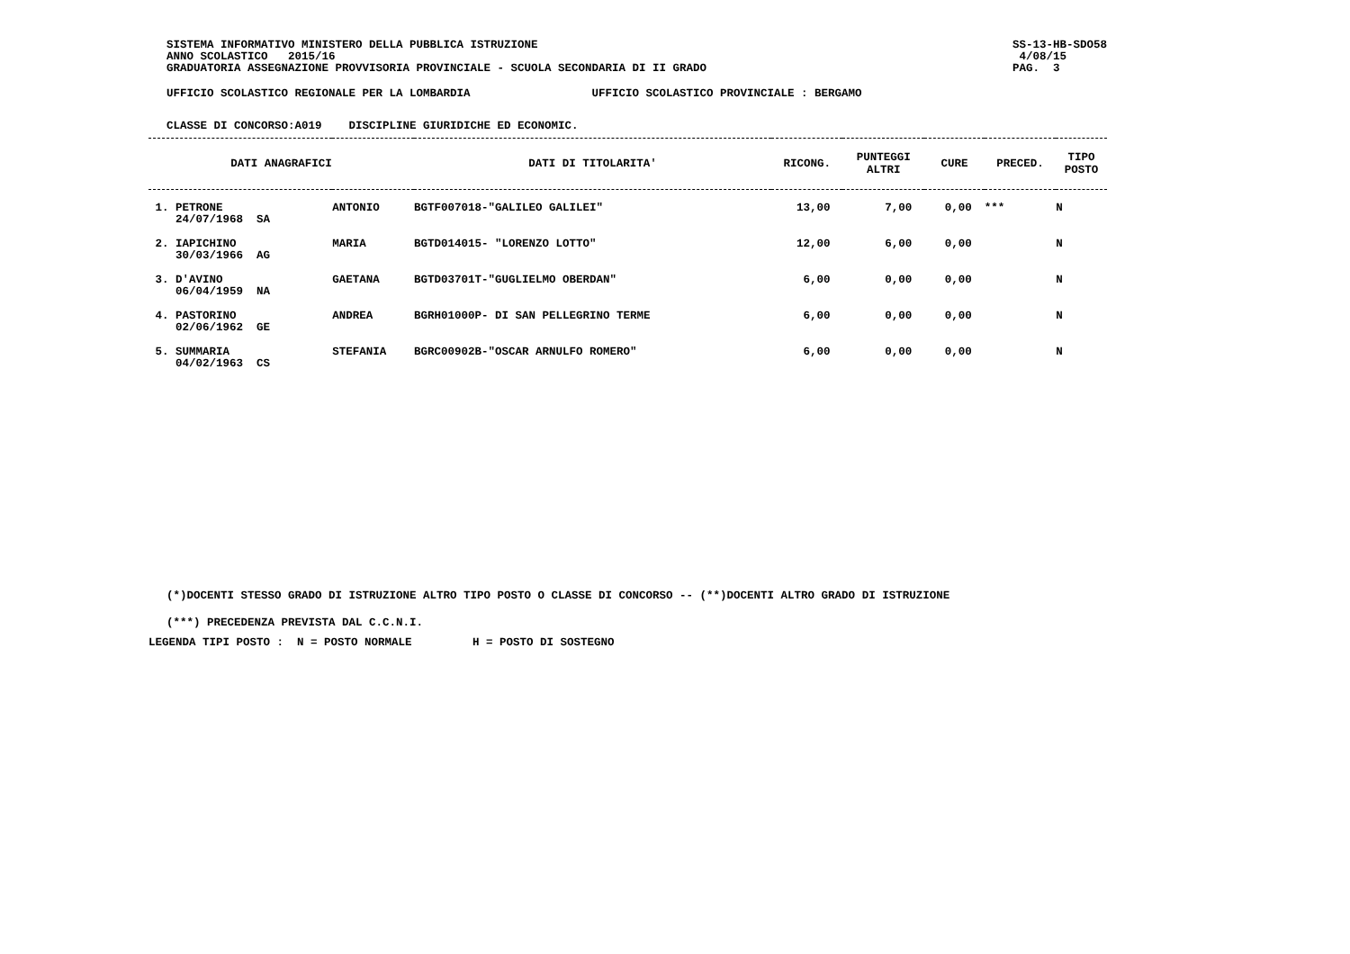SISTEMA INFORMATIVO MINISTERO DELLA PUBBLICA ISTRUZIONE
ANNO SCOLASTICO 2015/16
GRADUATORIA ASSEGNAZIONE PROVVISORIA PROVINCIALE - SCUOLA SECONDARIA DI II GRADO
SS-13-HB-SDO58
4/08/15
PAG. 3
UFFICIO SCOLASTICO REGIONALE PER LA LOMBARDIA UFFICIO SCOLASTICO PROVINCIALE : BERGAMO
CLASSE DI CONCORSO:A019 DISCIPLINE GIURIDICHE ED ECONOMIC.
| DATI ANAGRAFICI | | | DATI DI TITOLARITA' | RICONG. | PUNTEGGI ALTRI | CURE | PRECED. | TIPO POSTO |
| --- | --- | --- | --- | --- | --- | --- | --- | --- |
| 1. PETRONE 24/07/1968 SA | | ANTONIO | BGTF007018-"GALILEO GALILEI" | 13,00 | 7,00 | 0,00 | *** | N |
| 2. IAPICHINO 30/03/1966 AG | | MARIA | BGTD014015- "LORENZO LOTTO" | 12,00 | 6,00 | 0,00 | | N |
| 3. D'AVINO 06/04/1959 NA | | GAETANA | BGTD03701T-"GUGLIELMO OBERDAN" | 6,00 | 0,00 | 0,00 | | N |
| 4. PASTORINO 02/06/1962 GE | | ANDREA | BGRH01000P- DI SAN PELLEGRINO TERME | 6,00 | 0,00 | 0,00 | | N |
| 5. SUMMARIA 04/02/1963 CS | | STEFANIA | BGRC00902B-"OSCAR ARNULFO ROMERO" | 6,00 | 0,00 | 0,00 | | N |
(*)DOCENTI STESSO GRADO DI ISTRUZIONE ALTRO TIPO POSTO O CLASSE DI CONCORSO -- (**)DOCENTI ALTRO GRADO DI ISTRUZIONE
(***) PRECEDENZA PREVISTA DAL C.C.N.I.
LEGENDA TIPI POSTO : N = POSTO NORMALE H = POSTO DI SOSTEGNO